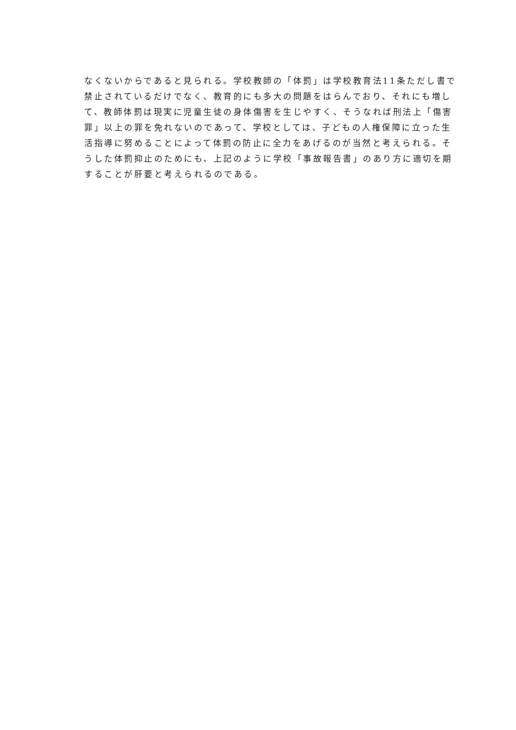なくないからであると見られる。学校教師の「体罰」は学校教育法11条ただし書で
禁止されているだけでなく、教育的にも多大の問題をはらんでおり、それにも増し
て、教師体罰は現実に児童生徒の身体傷害を生じやすく、そうなれば刑法上「傷害
罪」以上の罪を免れないのであって、学校としては、子どもの人権保障に立った生
活指導に努めることによって体罰の防止に全力をあげるのが当然と考えられる。そ
うした体罰抑止のためにも、上記のように学校「事故報告書」のあり方に適切を期
することが肝要と考えられるのである。